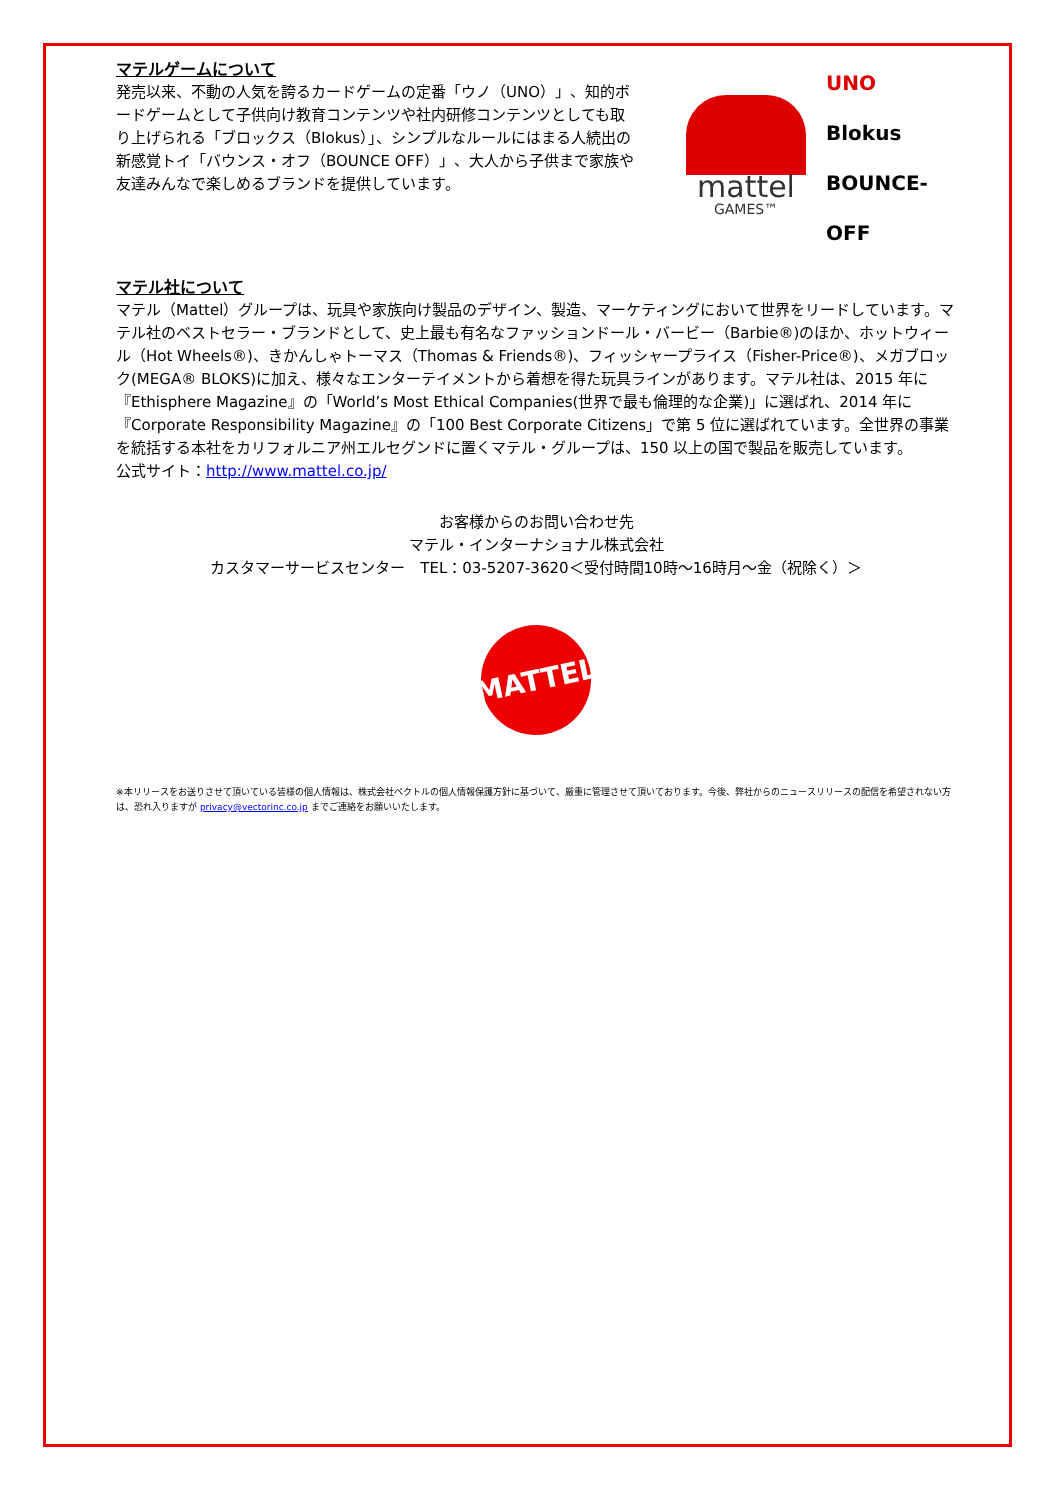マテルゲームについて
発売以来、不動の人気を誇るカードゲームの定番「ウノ（UNO）」、知的ボードゲームとして子供向け教育コンテンツや社内研修コンテンツとしても取り上げられる「ブロックス（Blokus）」、シンプルなルールにはまる人続出の新感覚トイ「バウンス・オフ（BOUNCE OFF）」、大人から子供まで家族や友達みんなで楽しめるブランドを提供しています。
mattel
GAMES™
UNO
Blokus
BOUNCE-OFF
マテル社について
マテル（Mattel）グループは、玩具や家族向け製品のデザイン、製造、マーケティングにおいて世界をリードしています。マテル社のベストセラー・ブランドとして、史上最も有名なファッションドール・バービー（Barbie®)のほか、ホットウィール（Hot Wheels®)、きかんしゃトーマス（Thomas & Friends®)、フィッシャープライス（Fisher-Price®)、メガブロック(MEGA® BLOKS)に加え、様々なエンターテイメントから着想を得た玩具ラインがあります。マテル社は、2015 年に『Ethisphere Magazine』の「World’s Most Ethical Companies(世界で最も倫理的な企業)」に選ばれ、2014 年に『Corporate Responsibility Magazine』の「100 Best Corporate Citizens」で第 5 位に選ばれています。全世界の事業を統括する本社をカリフォルニア州エルセグンドに置くマテル・グループは、150 以上の国で製品を販売しています。
公式サイト：http://www.mattel.co.jp/
お客様からのお問い合わせ先
マテル・インターナショナル株式会社
カスタマーサービスセンター　TEL：03-5207-3620＜受付時間10時～16時月～金（祝除く）＞
MATTEL
※本リリースをお送りさせて頂いている皆様の個人情報は、株式会社ベクトルの個人情報保護方針に基づいて、厳重に管理させて頂いております。今後、弊社からのニュースリリースの配信を希望されない方は、恐れ入りますが privacy@vectorinc.co.jp までご連絡をお願いいたします。